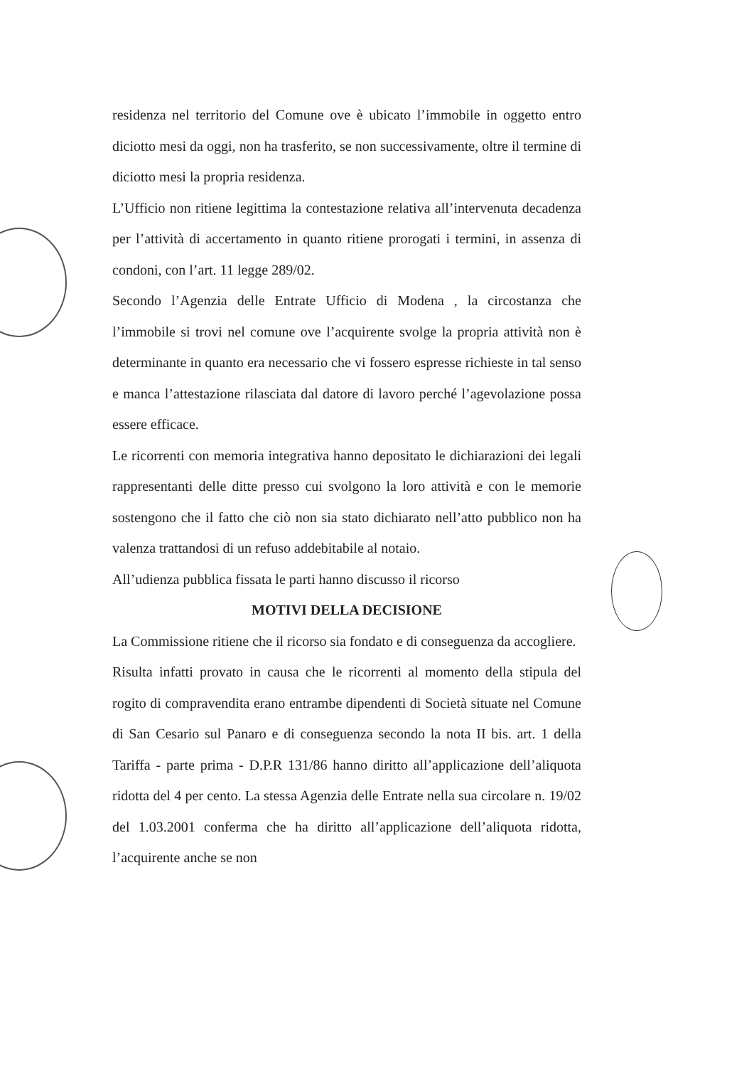residenza nel territorio del Comune ove è ubicato l’immobile in oggetto entro diciotto mesi da oggi, non ha trasferito, se non successivamente, oltre il termine di diciotto mesi la propria residenza.
L’Ufficio non ritiene legittima la contestazione relativa all’intervenuta decadenza per l’attività di accertamento in quanto ritiene prorogati i termini, in assenza di condoni, con l’art. 11 legge 289/02.
Secondo l’Agenzia delle Entrate Ufficio di Modena , la circostanza che l’immobile si trovi nel comune ove l’acquirente svolge la propria attività non è determinante in quanto era necessario che vi fossero espresse richieste in tal senso e manca l’attestazione rilasciata dal datore di lavoro perché l’agevolazione possa essere efficace.
Le ricorrenti con memoria integrativa hanno depositato le dichiarazioni dei legali rappresentanti delle ditte presso cui svolgono la loro attività e con le memorie sostengono che il fatto che ciò non sia stato dichiarato nell’atto pubblico non ha valenza trattandosi di un refuso addebitabile al notaio.
All’udienza pubblica fissata le parti hanno discusso il ricorso
MOTIVI DELLA DECISIONE
La Commissione ritiene che il ricorso sia fondato e di conseguenza da accogliere.
Risulta infatti provato in causa che le ricorrenti al momento della stipula del rogito di compravendita erano entrambe dipendenti di Società situate nel Comune di San Cesario sul Panaro e di conseguenza secondo la nota II bis. art. 1 della Tariffa - parte prima - D.P.R 131/86 hanno diritto all’applicazione dell’aliquota ridotta del 4 per cento. La stessa Agenzia delle Entrate nella sua circolare n. 19/02 del 1.03.2001 conferma che ha diritto all’applicazione dell’aliquota ridotta, l’acquirente anche se non